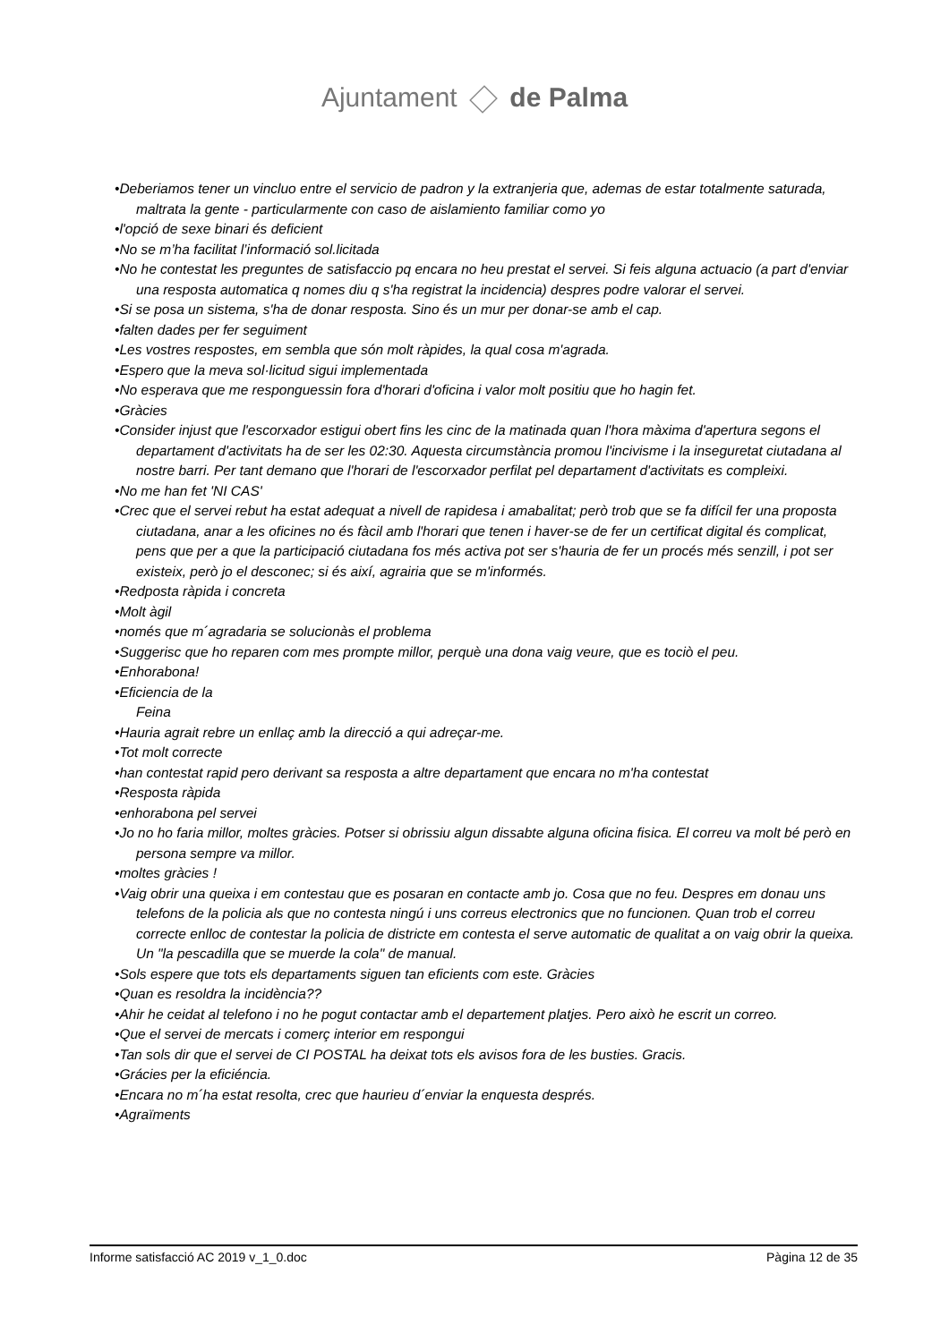Ajuntament de Palma
•Deberiamos tener un vincluo entre el servicio de padron y la extranjeria que, ademas de estar totalmente saturada, maltrata la gente - particularmente con caso de aislamiento familiar como yo
•l'opció de sexe binari és deficient
•No se m’ha facilitat l’informació sol.licitada
•No he contestat les preguntes de satisfaccio pq encara no heu prestat el servei. Si feis alguna actuacio (a part d'enviar una resposta automatica q nomes diu q s'ha registrat la incidencia) despres podre valorar el servei.
•Si se posa un sistema, s'ha de donar resposta. Sino és un mur per donar-se amb el cap.
•falten dades per fer seguiment
•Les vostres respostes, em sembla que són molt ràpides, la qual cosa m'agrada.
•Espero que la meva sol·licitud sigui implementada
•No esperava que me responguessin fora d'horari d'oficina i valor molt positiu que ho hagin fet.
•Gràcies
•Consider injust que l'escorxador estigui obert fins les cinc de la matinada quan l'hora màxima d'apertura segons el departament d'activitats ha de ser les 02:30. Aquesta circumstància promou l'incivisme i la inseguretat ciutadana al nostre barri. Per tant demano que l'horari de l'escorxador perfilat pel departament d'activitats es compleixi.
•No me han fet 'NI CAS'
•Crec que el servei rebut ha estat adequat a nivell de rapidesa i amabalitat; però trob que se fa difícil fer una proposta ciutadana, anar a les oficines no és fàcil amb l'horari que tenen i haver-se de fer un certificat digital és complicat, pens que per a que la participació ciutadana fos més activa pot ser s'hauria de fer un procés més senzill, i pot ser existeix, però jo el desconec; si és així, agrairia que se m'informés.
•Redposta ràpida i concreta
•Molt àgil
•només que m´agradaria se solucionàs el problema
•Suggerisc que ho reparen com mes prompte millor, perquè una dona vaig veure, que es tociò el peu.
•Enhorabona!
•Eficiencia de la
Feina
•Hauria agrait rebre un enllaç amb la direcció a qui adreçar-me.
•Tot molt correcte
•han contestat rapid pero derivant sa resposta a altre departament que encara no m'ha contestat
•Resposta ràpida
•enhorabona pel servei
•Jo no ho faria millor, moltes gràcies. Potser si obrissiu algun dissabte alguna oficina fisica. El correu va molt bé però en persona sempre va millor.
•moltes gràcies !
•Vaig obrir una queixa i em contestau que es posaran en contacte amb jo. Cosa que no feu. Despres em donau uns telefons de la policia als que no contesta ningú i uns correus electronics que no funcionen. Quan trob el correu correcte enlloc de contestar la policia de districte em contesta el serve automatic de qualitat a on vaig obrir la queixa. Un "la pescadilla que se muerde la cola" de manual.
•Sols espere que tots els departaments siguen tan eficients com este. Gràcies
•Quan es resoldra la incidència??
•Ahir he ceidat al telefono i no he pogut contactar amb el departement platjes. Pero això he escrit un correo.
•Que el servei de mercats i comerç interior em respongui
•Tan sols dir que el servei de CI POSTAL ha deixat tots els avisos fora de les busties. Gracis.
•Grácies per la eficiéncia.
•Encara no m´ha estat resolta, crec que haurieu d´enviar la enquesta després.
•Agraïments
Informe satisfacció AC 2019 v_1_0.doc Pàgina 12 de 35